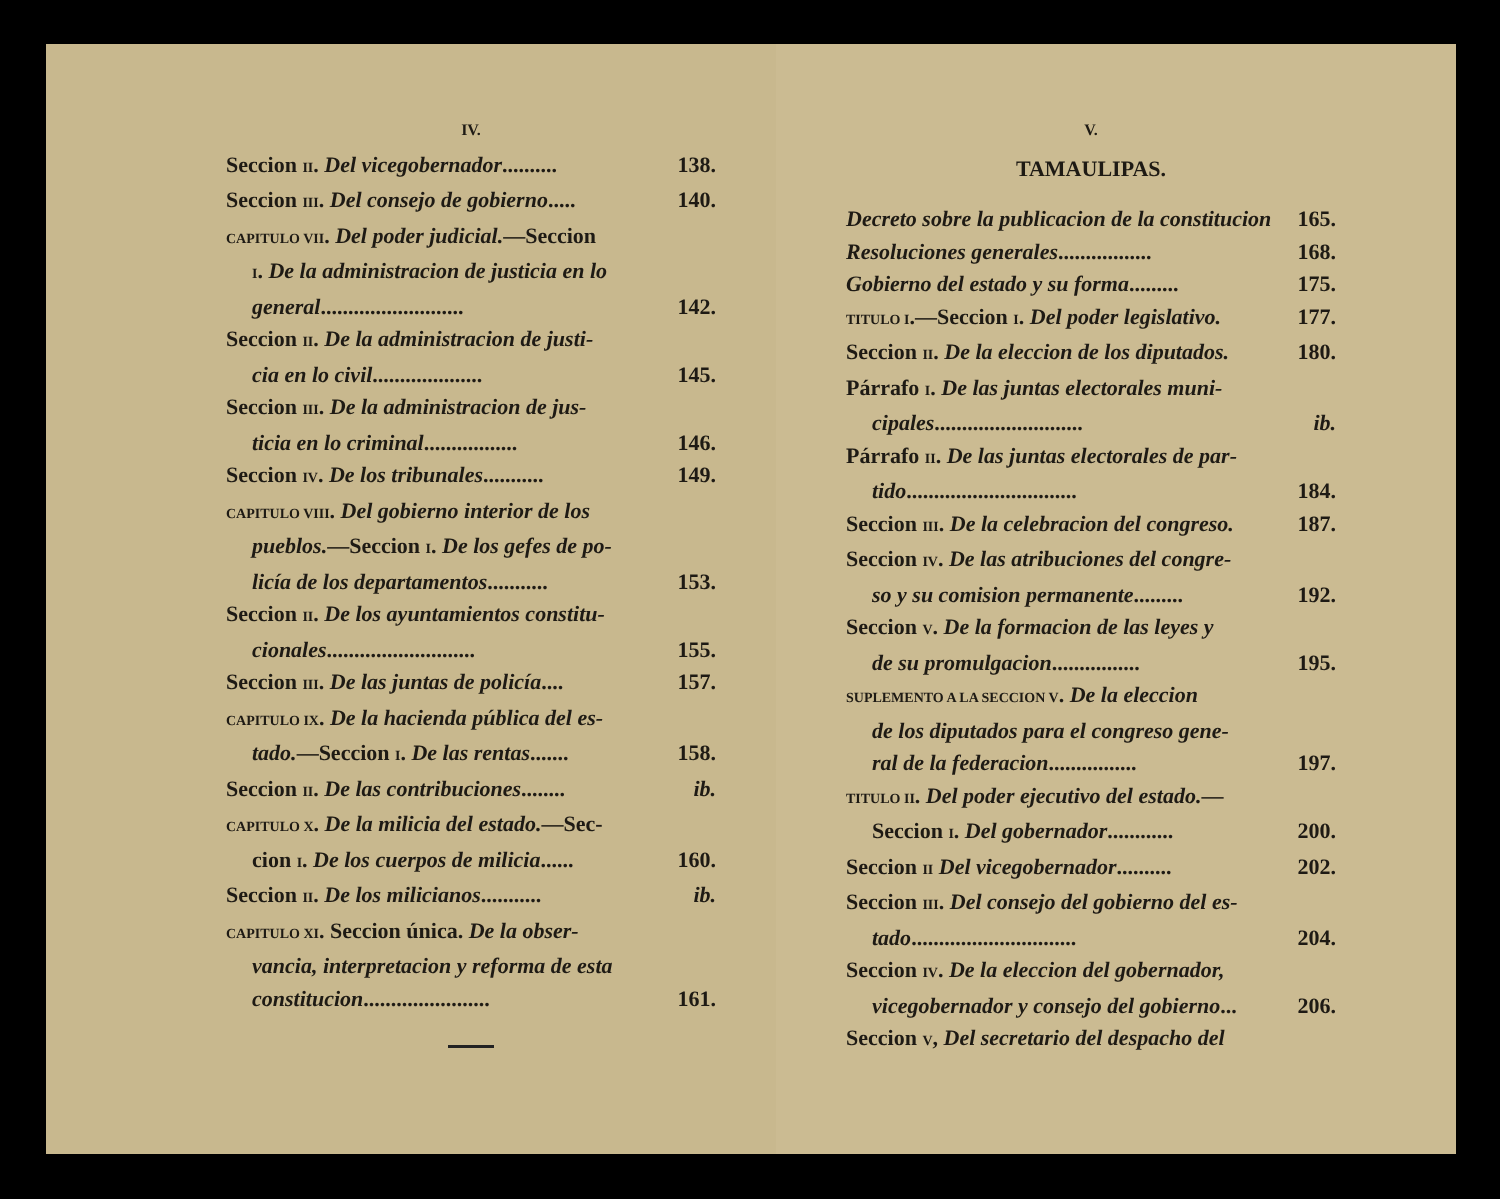IV.
Seccion II. Del vicegobernador.......... 138.
Seccion III. Del consejo de gobierno..... 140.
CAPITULO VII. Del poder judicial.—Seccion
I. De la administracion de justicia en lo
general.......................... 142.
Seccion II. De la administracion de justi-
cia en lo civil.................... 145.
Seccion III. De la administracion de jus-
ticia en lo criminal................. 146.
Seccion IV. De los tribunales........... 149.
CAPITULO VIII. Del gobierno interior de los
pueblos.—Seccion I. De los gefes de po-
licía de los departamentos........... 153.
Seccion II. De los ayuntamientos constitu-
cionales........................... 155.
Seccion III. De las juntas de policía.... 157.
CAPITULO IX. De la hacienda pública del es-
tado.—Seccion I. De las rentas....... 158.
Seccion II. De las contribuciones........ ib.
CAPITULO X. De la milicia del estado.—Sec-
cion I. De los cuerpos de milicia...... 160.
Seccion II. De los milicianos........... ib.
CAPITULO XI. Seccion única. De la obser-
vancia, interpretacion y reforma de esta
constitucion....................... 161.
V.
TAMAULIPAS.
Decreto sobre la publicacion de la constitucion 165.
Resoluciones generales................. 168.
Gobierno del estado y su forma......... 175.
TITULO I.—Seccion I. Del poder legislativo. 177.
Seccion II. De la eleccion de los diputados. 180.
Párrafo I. De las juntas electorales muni-
cipales........................... ib.
Párrafo II. De las juntas electorales de par-
tido............................... 184.
Seccion III. De la celebracion del congreso. 187.
Seccion IV. De las atribuciones del congre-
so y su comision permanente......... 192.
Seccion V. De la formacion de las leyes y
de su promulgacion................ 195.
SUPLEMENTO A LA SECCION V. De la eleccion
de los diputados para el congreso gene-
ral de la federacion................ 197.
TITULO II. Del poder ejecutivo del estado.—
Seccion I. Del gobernador............ 200.
Seccion II Del vicegobernador.......... 202.
Seccion III. Del consejo del gobierno del es-
tado.............................. 204.
Seccion IV. De la eleccion del gobernador,
vicegobernador y consejo del gobierno... 206.
Seccion V, Del secretario del despacho del